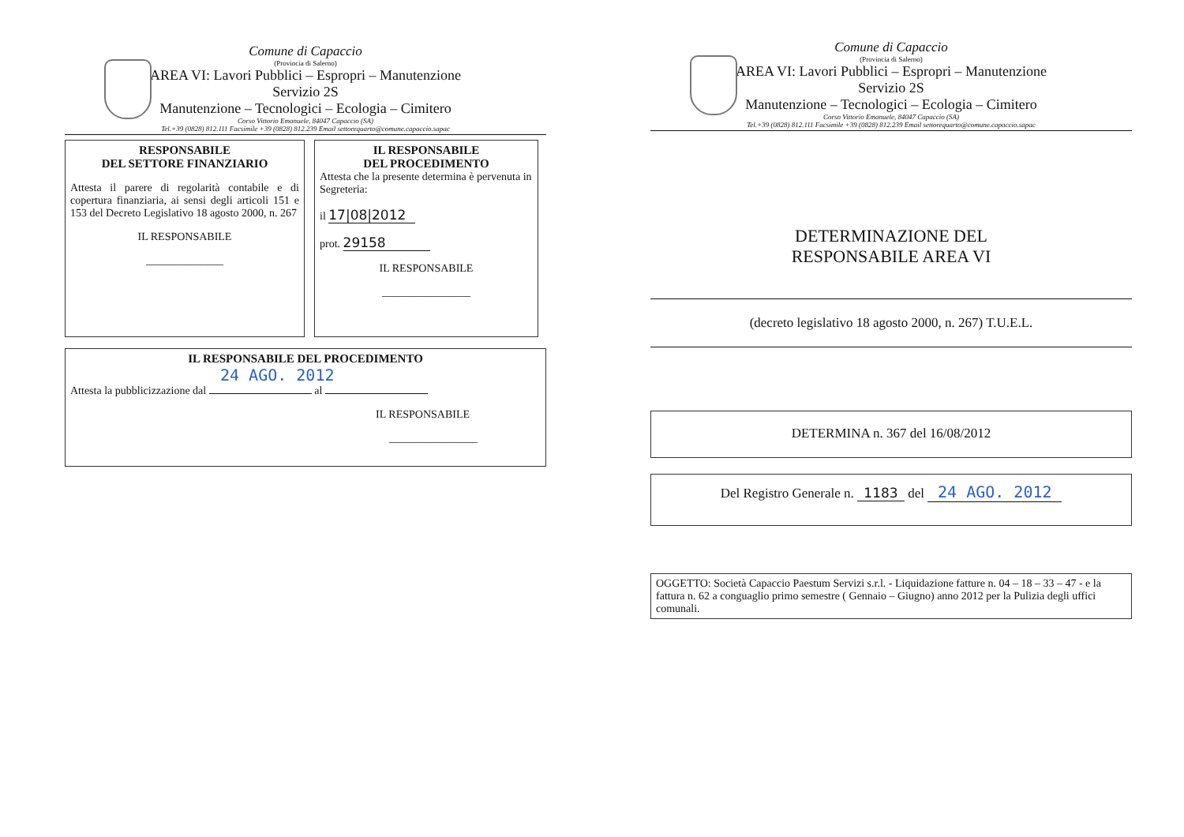Comune di Capaccio
(Provincia di Salerno)
AREA VI: Lavori Pubblici – Espropri – Manutenzione
Servizio 2S
Manutenzione – Tecnologici – Ecologia – Cimitero
Corso Vittorio Emanuele, 84047 Capaccio (SA)
Tel.+39 (0828) 812.111 Facsimile +39 (0828) 812.239 Email settorequarto@comune.capaccio.sapac
RESPONSABILE
DEL SETTORE FINANZIARIO
Attesta il parere di regolarità contabile e di copertura finanziaria, ai sensi degli articoli 151 e 153 del Decreto Legislativo 18 agosto 2000, n. 267
IL RESPONSABILE
______________
IL RESPONSABILE
DEL PROCEDIMENTO
Attesta che la presente determina è pervenuta in Segreteria:
il 17|08|2012
prot. 29158
IL RESPONSABILE
________________
IL RESPONSABILE DEL PROCEDIMENTO
24 AGO. 2012
Attesta la pubblicizzazione dal al
IL RESPONSABILE
________________
Comune di Capaccio
(Provincia di Salerno)
AREA VI: Lavori Pubblici – Espropri – Manutenzione
Servizio 2S
Manutenzione – Tecnologici – Ecologia – Cimitero
Corso Vittorio Emanuele, 84047 Capaccio (SA)
Tel.+39 (0828) 812.111 Facsimile +39 (0828) 812.239 Email settorequarto@comune.capaccio.sapac
DETERMINAZIONE DEL
RESPONSABILE AREA VI
(decreto legislativo 18 agosto 2000, n. 267) T.U.E.L.
DETERMINA n. 367 del 16/08/2012
Del Registro Generale n. 1183 del 24 AGO. 2012
OGGETTO: Società Capaccio Paestum Servizi s.r.l. - Liquidazione fatture n. 04 – 18 – 33 – 47 - e la fattura n. 62 a conguaglio primo semestre ( Gennaio – Giugno) anno 2012 per la Pulizia degli uffici comunali.